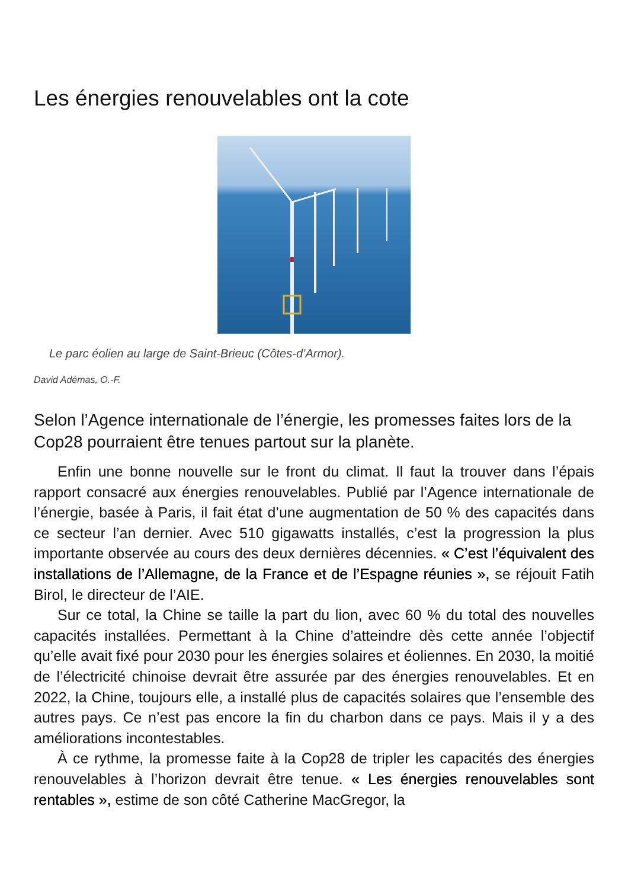Les énergies renouvelables ont la cote
Le parc éolien au large de Saint-Brieuc (Côtes-d’Armor).
David Adémas, O.-F.
Selon l’Agence internationale de l’énergie, les promesses faites lors de la Cop28 pourraient être tenues partout sur la planète.
Enfin une bonne nouvelle sur le front du climat. Il faut la trouver dans l’épais rapport consacré aux énergies renouvelables. Publié par l’Agence internationale de l’énergie, basée à Paris, il fait état d’une augmentation de 50 % des capacités dans ce secteur l’an dernier. Avec 510 gigawatts installés, c’est la progression la plus importante observée au cours des deux dernières décennies. « C’est l’équivalent des installations de l’Allemagne, de la France et de l’Espagne réunies », se réjouit Fatih Birol, le directeur de l’AIE.
Sur ce total, la Chine se taille la part du lion, avec 60 % du total des nouvelles capacités installées. Permettant à la Chine d’atteindre dès cette année l’objectif qu’elle avait fixé pour 2030 pour les énergies solaires et éoliennes. En 2030, la moitié de l’électricité chinoise devrait être assurée par des énergies renouvelables. Et en 2022, la Chine, toujours elle, a installé plus de capacités solaires que l’ensemble des autres pays. Ce n’est pas encore la fin du charbon dans ce pays. Mais il y a des améliorations incontestables.
À ce rythme, la promesse faite à la Cop28 de tripler les capacités des énergies renouvelables à l’horizon devrait être tenue. « Les énergies renouvelables sont rentables », estime de son côté Catherine MacGregor, la